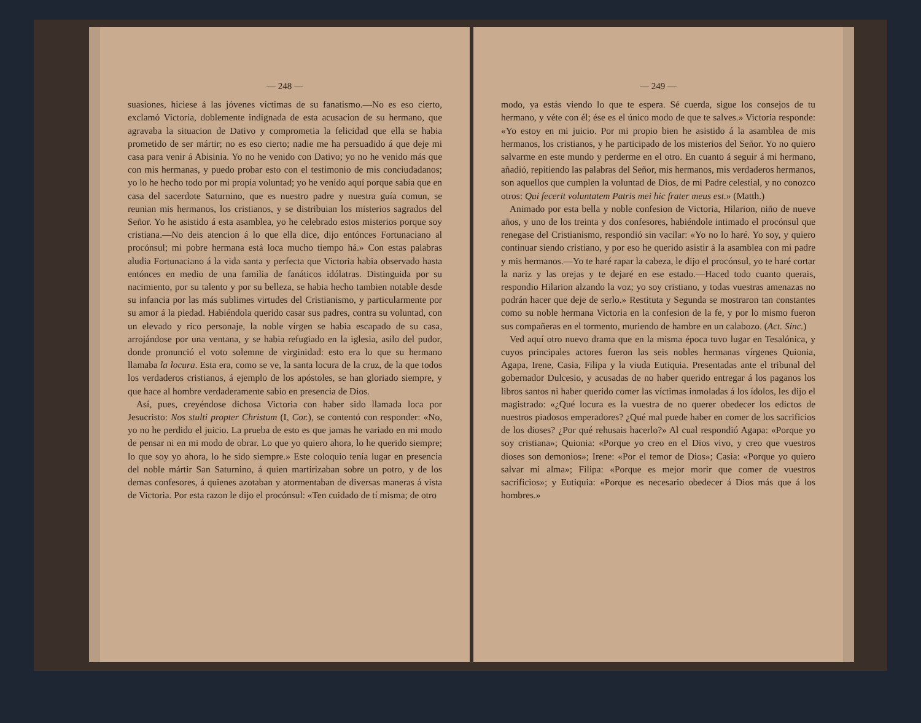— 248 —
suasiones, hiciese á las jóvenes víctimas de su fanatismo.—No es eso cierto, exclamó Victoria, doblemente indignada de esta acusacion de su hermano, que agravaba la situacion de Dativo y comprometia la felicidad que ella se habia prometido de ser mártir; no es eso cierto; nadie me ha persuadido á que deje mi casa para venir á Abisinia. Yo no he venido con Dativo; yo no he venido más que con mis hermanas, y puedo probar esto con el testimonio de mis conciudadanos; yo lo he hecho todo por mi propia voluntad; yo he venido aquí porque sabía que en casa del sacerdote Saturnino, que es nuestro padre y nuestra guía comun, se reunian mis hermanos, los cristianos, y se distribuian los misterios sagrados del Señor. Yo he asistido á esta asamblea, yo he celebrado estos misterios porque soy cristiana.—No deis atencion á lo que ella dice, dijo entónces Fortunaciano al procónsul; mi pobre hermana está loca mucho tiempo há.» Con estas palabras aludia Fortunaciano á la vida santa y perfecta que Victoria habia observado hasta entónces en medio de una familia de fanáticos idólatras. Distinguida por su nacimiento, por su talento y por su belleza, se habia hecho tambien notable desde su infancia por las más sublimes virtudes del Cristianismo, y particularmente por su amor á la piedad. Habiéndola querido casar sus padres, contra su voluntad, con un elevado y rico personaje, la noble vírgen se habia escapado de su casa, arrojándose por una ventana, y se habia refugiado en la iglesia, asilo del pudor, donde pronunció el voto solemne de virginidad: esto era lo que su hermano llamaba la locura. Esta era, como se ve, la santa locura de la cruz, de la que todos los verdaderos cristianos, á ejemplo de los apóstoles, se han gloriado siempre, y que hace al hombre verdaderamente sabio en presencia de Dios.
Así, pues, creyéndose dichosa Victoria con haber sido llamada loca por Jesucristo: Nos stulti propter Christum (I, Cor.), se contentó con responder: «No, yo no he perdido el juicio. La prueba de esto es que jamas he variado en mi modo de pensar ni en mi modo de obrar. Lo que yo quiero ahora, lo he querido siempre; lo que soy yo ahora, lo he sido siempre.» Este coloquio tenía lugar en presencia del noble mártir San Saturnino, á quien martirizaban sobre un potro, y de los demas confesores, á quienes azotaban y atormentaban de diversas maneras á vista de Victoria. Por esta razon le dijo el procónsul: «Ten cuidado de tí misma; de otro
— 249 —
modo, ya estás viendo lo que te espera. Sé cuerda, sigue los consejos de tu hermano, y véte con él; ése es el único modo de que te salves.» Victoria responde: «Yo estoy en mi juicio. Por mi propio bien he asistido á la asamblea de mis hermanos, los cristianos, y he participado de los misterios del Señor. Yo no quiero salvarme en este mundo y perderme en el otro. En cuanto á seguir á mi hermano, añadió, repitiendo las palabras del Señor, mis hermanos, mis verdaderos hermanos, son aquellos que cumplen la voluntad de Dios, de mi Padre celestial, y no conozco otros: Qui fecerit voluntatem Patris mei hic frater meus est.» (Matth.)
Animado por esta bella y noble confesion de Victoria, Hilarion, niño de nueve años, y uno de los treinta y dos confesores, habiéndole intimado el procónsul que renegase del Cristianismo, respondió sin vacilar: «Yo no lo haré. Yo soy, y quiero continuar siendo cristiano, y por eso he querido asistir á la asamblea con mi padre y mis hermanos.—Yo te haré rapar la cabeza, le dijo el procónsul, yo te haré cortar la nariz y las orejas y te dejaré en ese estado.—Haced todo cuanto querais, respondio Hilarion alzando la voz; yo soy cristiano, y todas vuestras amenazas no podrán hacer que deje de serlo.» Restituta y Segunda se mostraron tan constantes como su noble hermana Victoria en la confesion de la fe, y por lo mismo fueron sus compañeras en el tormento, muriendo de hambre en un calabozo. (Act. Sinc.)
Ved aquí otro nuevo drama que en la misma época tuvo lugar en Tesalónica, y cuyos principales actores fueron las seis nobles hermanas vírgenes Quionia, Agapa, Irene, Casia, Filipa y la viuda Eutiquia. Presentadas ante el tribunal del gobernador Dulcesio, y acusadas de no haber querido entregar á los paganos los libros santos ni haber querido comer las víctimas inmoladas á los ídolos, les dijo el magistrado: «¿Qué locura es la vuestra de no querer obedecer los edictos de nuestros piadosos emperadores? ¿Qué mal puede haber en comer de los sacrificios de los dioses? ¿Por qué rehusais hacerlo?» Al cual respondió Agapa: «Porque yo soy cristiana»; Quionia: «Porque yo creo en el Dios vivo, y creo que vuestros dioses son demonios»; Irene: «Por el temor de Dios»; Casia: «Porque yo quiero salvar mi alma»; Filipa: «Porque es mejor morir que comer de vuestros sacrificios»; y Eutiquia: «Porque es necesario obedecer á Dios más que á los hombres.»